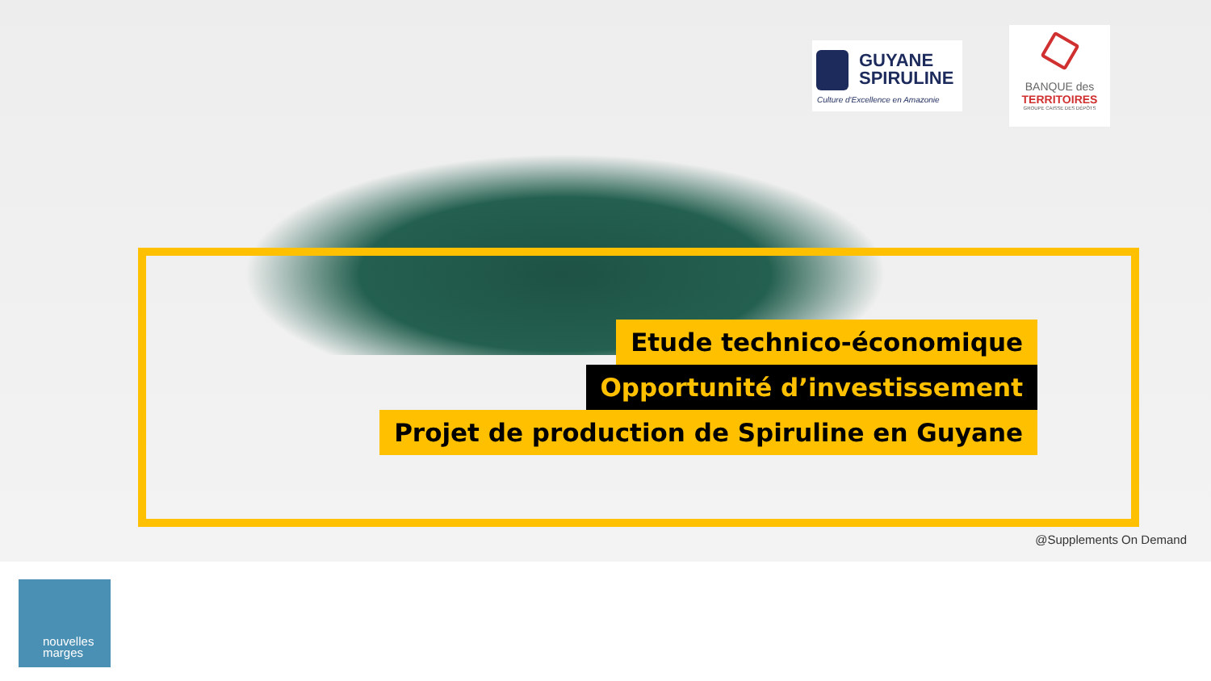GUYANE
SPIRULINE
Culture d'Excellence en Amazonie
BANQUE des
TERRITOIRES
GROUPE CAISSE DES DÉPÔTS
Etude technico-économique
Opportunité d’investissement
Projet de production de Spiruline en Guyane
@Supplements On Demand
nouvelles
marges